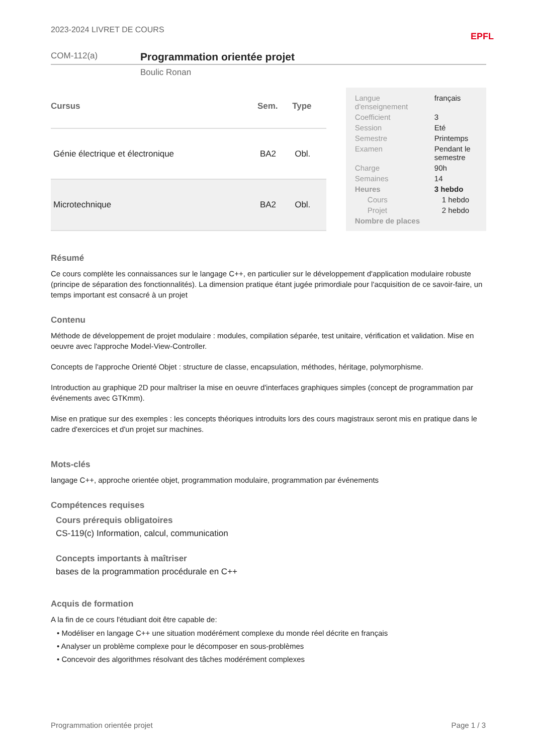2023-2024 LIVRET DE COURS EPFL
COM-112(a) Programmation orientée projet
Boulic Ronan
| Cursus | Sem. | Type |
| --- | --- | --- |
| Génie électrique et électronique | BA2 | Obl. |
| Microtechnique | BA2 | Obl. |
| Langue d'enseignement | français |
| Coefficient | 3 |
| Session | Eté |
| Semestre | Printemps |
| Examen | Pendant le semestre |
| Charge | 90h |
| Semaines | 14 |
| Heures | 3 hebdo |
| Cours | 1 hebdo |
| Projet | 2 hebdo |
| Nombre de places | |
Résumé
Ce cours complète les connaissances sur le langage C++, en particulier sur le développement d'application modulaire robuste (principe de séparation des fonctionnalités). La dimension pratique étant jugée primordiale pour l'acquisition de ce savoir-faire, un temps important est consacré à un projet
Contenu
Méthode de développement de projet modulaire : modules, compilation séparée, test unitaire, vérification et validation. Mise en oeuvre avec l'approche Model-View-Controller.
Concepts de l'approche Orienté Objet : structure de classe, encapsulation, méthodes, héritage, polymorphisme.
Introduction au graphique 2D pour maîtriser la mise en oeuvre d'interfaces graphiques simples (concept de programmation par événements avec GTKmm).
Mise en pratique sur des exemples : les concepts théoriques introduits lors des cours magistraux seront mis en pratique dans le cadre d'exercices et d'un projet sur machines.
Mots-clés
langage C++, approche orientée objet, programmation modulaire, programmation par événements
Compétences requises
Cours prérequis obligatoires
CS-119(c) Information, calcul, communication
Concepts importants à maîtriser
bases de la programmation procédurale en C++
Acquis de formation
A la fin de ce cours l'étudiant doit être capable de:
• Modéliser en langage C++ une situation modérément complexe du monde réel décrite en français
• Analyser un problème complexe pour le décomposer en sous-problèmes
• Concevoir des algorithmes résolvant des tâches modérément complexes
Programmation orientée projet Page 1 / 3